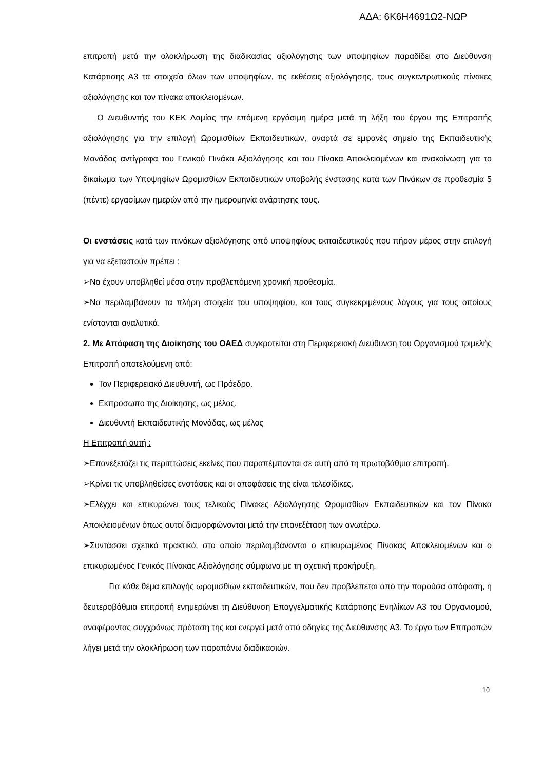ΑΔΑ: 6Κ6Η4691Ω2-ΝΩΡ
επιτροπή μετά την ολοκλήρωση της διαδικασίας αξιολόγησης των υποψηφίων παραδίδει στο Διεύθυνση Κατάρτισης Α3 τα στοιχεία όλων των υποψηφίων, τις εκθέσεις αξιολόγησης, τους συγκεντρωτικούς πίνακες αξιολόγησης και τον πίνακα αποκλειομένων.
Ο Διευθυντής του ΚΕΚ Λαμίας την επόμενη εργάσιμη ημέρα μετά τη λήξη του έργου της Επιτροπής αξιολόγησης για την επιλογή Ωρομισθίων Εκπαιδευτικών, αναρτά σε εμφανές σημείο της Εκπαιδευτικής Μονάδας αντίγραφα του Γενικού Πινάκα Αξιολόγησης και του Πίνακα Αποκλειομένων και ανακοίνωση για το δικαίωμα των Υποψηφίων Ωρομισθίων Εκπαιδευτικών υποβολής ένστασης κατά των Πινάκων σε προθεσμία 5 (πέντε) εργασίμων ημερών από την ημερομηνία ανάρτησης τους.
Οι ενστάσεις κατά των πινάκων αξιολόγησης από υποψηφίους εκπαιδευτικούς που πήραν μέρος στην επιλογή για να εξεταστούν πρέπει :
➢Να έχουν υποβληθεί μέσα στην προβλεπόμενη χρονική προθεσμία.
➢Να περιλαμβάνουν τα πλήρη στοιχεία του υποψηφίου, και τους συγκεκριμένους λόγους για τους οποίους ενίστανται αναλυτικά.
2. Με Απόφαση της Διοίκησης του ΟΑΕΔ συγκροτείται στη Περιφερειακή Διεύθυνση του Οργανισμού τριμελής Επιτροπή αποτελούμενη από:
Τον Περιφερειακό Διευθυντή, ως Πρόεδρο.
Εκπρόσωπο της Διοίκησης, ως μέλος.
Διευθυντή Εκπαιδευτικής Μονάδας, ως μέλος
Η Επιτροπή αυτή :
➢Επανεξετάζει τις περιπτώσεις εκείνες που παραπέμπονται σε αυτή από τη πρωτοβάθμια επιτροπή.
➢Κρίνει τις υποβληθείσες ενστάσεις και οι αποφάσεις της είναι τελεσίδικες.
➢Ελέγχει και επικυρώνει τους τελικούς Πίνακες Αξιολόγησης Ωρομισθίων Εκπαιδευτικών και τον Πίνακα Αποκλειομένων όπως αυτοί διαμορφώνονται μετά την επανεξέταση των ανωτέρω.
➢Συντάσσει σχετικό πρακτικό, στο οποίο περιλαμβάνονται ο επικυρωμένος Πίνακας Αποκλειομένων και ο επικυρωμένος Γενικός Πίνακας Αξιολόγησης σύμφωνα με τη σχετική προκήρυξη.
Για κάθε θέμα επιλογής ωρομισθίων εκπαιδευτικών, που δεν προβλέπεται από την παρούσα απόφαση, η δευτεροβάθμια επιτροπή ενημερώνει τη Διεύθυνση Επαγγελματικής Κατάρτισης Ενηλίκων Α3 του Οργανισμού, αναφέροντας συγχρόνως πρόταση της και ενεργεί μετά από οδηγίες της Διεύθυνσης Α3. Το έργο των Επιτροπών λήγει μετά την ολοκλήρωση των παραπάνω διαδικασιών.
10